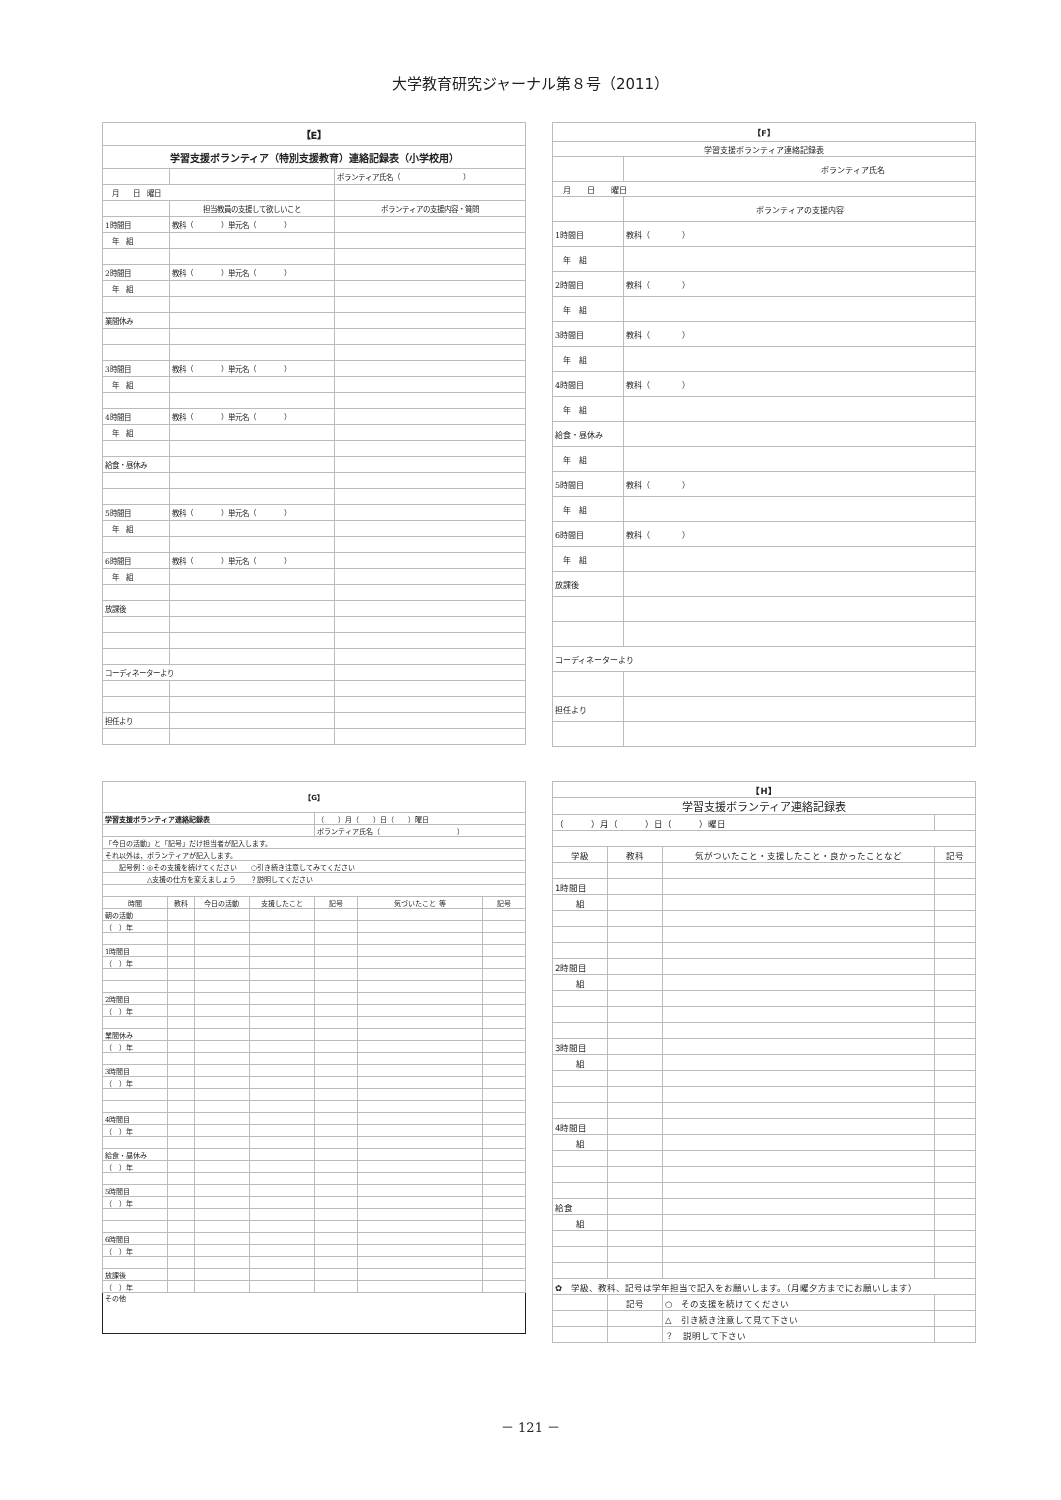大学教育研究ジャーナル第８号（2011）
| 【E】 | | |
| 学習支援ボランティア（特別支援教育）連絡記録表（小学校用） | | |
| | | ボランティア氏名（ ） |
| 月 日 曜日 | | |
| | 担当教員の支援して欲しいこと | ボランティアの支援内容・質問 |
| 1時間目 | 教科（ ）単元名（ ） | |
| 年 組 | | |
| 2時間目 | 教科（ ）単元名（ ） | |
| 年 組 | | |
| 業間休み | | |
| 3時間目 | 教科（ ）単元名（ ） | |
| 年 組 | | |
| 4時間目 | 教科（ ）単元名（ ） | |
| 年 組 | | |
| 給食・昼休み | | |
| 5時間目 | 教科（ ）単元名（ ） | |
| 年 組 | | |
| 6時間目 | 教科（ ）単元名（ ） | |
| 年 組 | | |
| 放課後 | | |
| コーディネーターより | | |
| 担任より | | |
| 【F】 | |
| 学習支援ボランティア連絡記録表 | |
| | ボランティア氏名 |
| 月 日 曜日 | |
| | ボランティアの支援内容 |
| 1時間目 | 教科（ ） |
| 年 組 | |
| 2時間目 | 教科（ ） |
| 年 組 | |
| 3時間目 | 教科（ ） |
| 年 組 | |
| 4時間目 | 教科（ ） |
| 年 組 | |
| 給食・昼休み | |
| 年 組 | |
| 5時間目 | 教科（ ） |
| 年 組 | |
| 6時間目 | 教科（ ） |
| 年 組 | |
| 放課後 | |
| コーディネーターより | |
| 担任より | |
| 【G】 | | | | | | |
| 学習支援ボランティア連絡記録表 | | | | （ ）月（ ）日（ ）曜日 | | |
| | | | | ボランティア氏名（ ） | | |
| 「今日の活動」と「記号」だけ担当者が記入します。 | | | | | | |
| それ以外は，ボランティアが記入します。 | | | | | | |
| 記号例：◎その支援を続けてください ○引き続き注意してみてください | | | | | | |
| △支援の仕方を変えましょう ？説明してください | | | | | | |
| 時間 | 教科 | 今日の活動 | 支援したこと | 記号 | 気づいたこと 等 | 記号 |
| 朝の活動 | | | | | | |
| （ ）年 | | | | | | |
| 1時間目 | | | | | | |
| （ ）年 | | | | | | |
| 2時間目 | | | | | | |
| （ ）年 | | | | | | |
| 業間休み | | | | | | |
| （ ）年 | | | | | | |
| 3時間目 | | | | | | |
| （ ）年 | | | | | | |
| 4時間目 | | | | | | |
| （ ）年 | | | | | | |
| 給食・昼休み | | | | | | |
| （ ）年 | | | | | | |
| 5時間目 | | | | | | |
| （ ）年 | | | | | | |
| 6時間目 | | | | | | |
| （ ）年 | | | | | | |
| 放課後 | | | | | | |
| （ ）年 | | | | | | |
| その他 | | | | | | |
| 【H】 | | | |
| 学習支援ボランティア連絡記録表 | | | |
| （ ）月（ ）日（ ）曜日 | | | |
| 学級 | 教科 | 気がついたこと・支援したこと・良かったことなど | 記号 |
| 1時間目 | | | |
| 組 | | | |
| 2時間目 | | | |
| 組 | | | |
| 3時間目 | | | |
| 組 | | | |
| 4時間目 | | | |
| 組 | | | |
| 給食 | | | |
| 組 | | | |
| ✿ 学級、教科、記号は学年担当で記入をお願いします。（月曜夕方までにお願いします） | | | |
| | 記号 | ○ その支援を続けてください | |
| | | △ 引き続き注意して見て下さい | |
| | | ？ 説明して下さい | |
－ 121 －